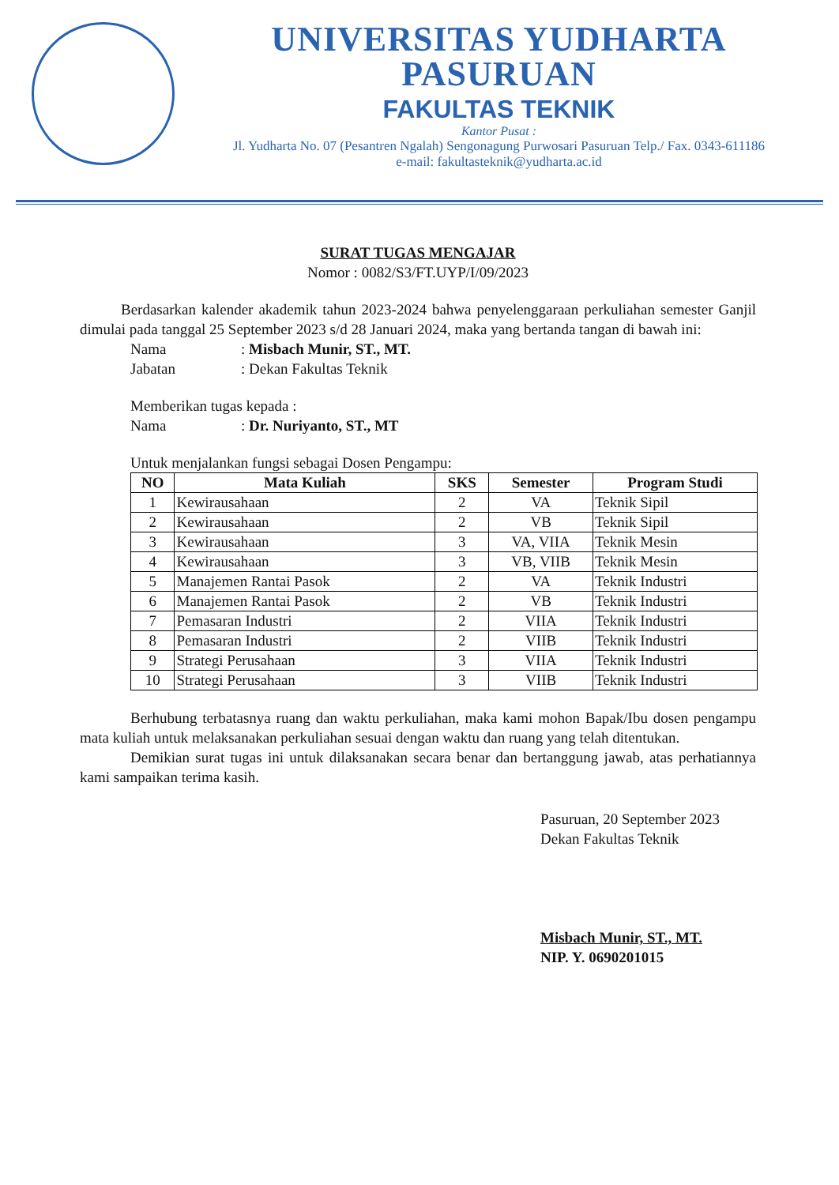UNIVERSITAS YUDHARTA
PASURUAN
FAKULTAS TEKNIK
Kantor Pusat :
Jl. Yudharta No. 07 (Pesantren Ngalah) Sengonagung Purwosari Pasuruan Telp./ Fax. 0343-611186
e-mail: fakultasteknik@yudharta.ac.id
SURAT TUGAS MENGAJAR
Nomor : 0082/S3/FT.UYP/I/09/2023
Berdasarkan kalender akademik tahun 2023-2024 bahwa penyelenggaraan perkuliahan semester Ganjil dimulai pada tanggal 25 September 2023 s/d 28 Januari 2024, maka yang bertanda tangan di bawah ini:
Nama: Misbach Munir, ST., MT.
Jabatan: Dekan Fakultas Teknik
Memberikan tugas kepada :
Nama: Dr. Nuriyanto, ST., MT
Untuk menjalankan fungsi sebagai Dosen Pengampu:
| NO | Mata Kuliah | SKS | Semester | Program Studi |
| --- | --- | --- | --- | --- |
| 1 | Kewirausahaan | 2 | VA | Teknik Sipil |
| 2 | Kewirausahaan | 2 | VB | Teknik Sipil |
| 3 | Kewirausahaan | 3 | VA, VIIA | Teknik Mesin |
| 4 | Kewirausahaan | 3 | VB, VIIB | Teknik Mesin |
| 5 | Manajemen Rantai Pasok | 2 | VA | Teknik Industri |
| 6 | Manajemen Rantai Pasok | 2 | VB | Teknik Industri |
| 7 | Pemasaran Industri | 2 | VIIA | Teknik Industri |
| 8 | Pemasaran Industri | 2 | VIIB | Teknik Industri |
| 9 | Strategi Perusahaan | 3 | VIIA | Teknik Industri |
| 10 | Strategi Perusahaan | 3 | VIIB | Teknik Industri |
Berhubung terbatasnya ruang dan waktu perkuliahan, maka kami mohon Bapak/Ibu dosen pengampu mata kuliah untuk melaksanakan perkuliahan sesuai dengan waktu dan ruang yang telah ditentukan.
Demikian surat tugas ini untuk dilaksanakan secara benar dan bertanggung jawab, atas perhatiannya kami sampaikan terima kasih.
Pasuruan, 20 September 2023
Dekan Fakultas Teknik
Misbach Munir, ST., MT.
NIP. Y. 0690201015